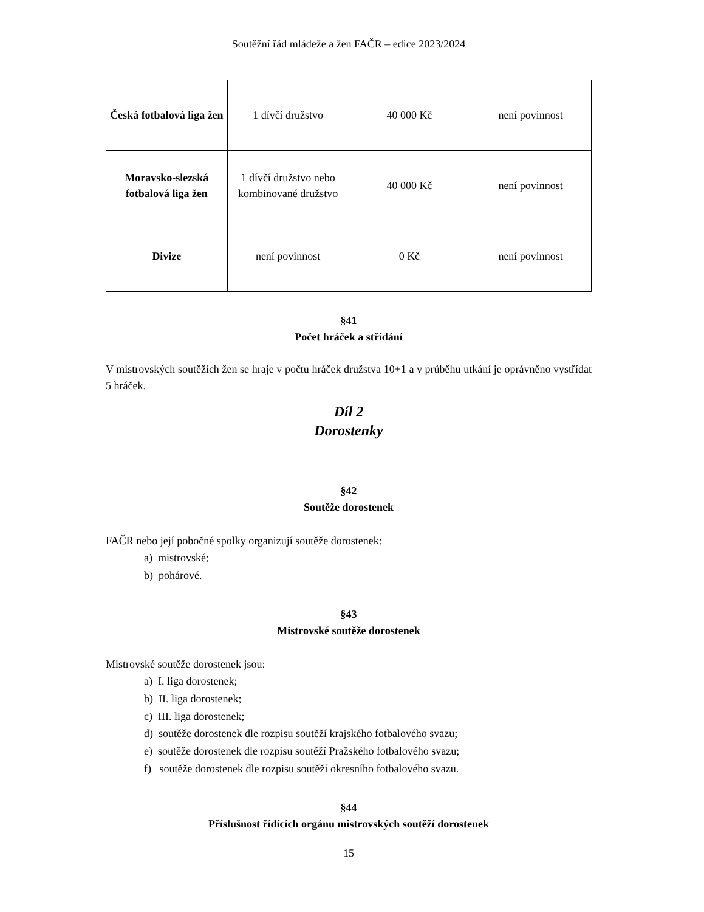Soutěžní řád mládeže a žen FAČR – edice 2023/2024
| Česká fotbalová liga žen | 1 dívčí družstvo | 40 000 Kč | není povinnost |
| Moravsko-slezská fotbalová liga žen | 1 dívčí družstvo nebo kombinované družstvo | 40 000 Kč | není povinnost |
| Divize | není povinnost | 0 Kč | není povinnost |
§41
Počet hráček a střídání
V mistrovských soutěžích žen se hraje v počtu hráček družstva 10+1 a v průběhu utkání je oprávněno vystřídat 5 hráček.
Díl 2
Dorostenky
§42
Soutěže dorostenek
FAČR nebo její pobočné spolky organizují soutěže dorostenek:
a) mistrovské;
b) pohárové.
§43
Mistrovské soutěže dorostenek
Mistrovské soutěže dorostenek jsou:
a) I. liga dorostenek;
b) II. liga dorostenek;
c) III. liga dorostenek;
d) soutěže dorostenek dle rozpisu soutěží krajského fotbalového svazu;
e) soutěže dorostenek dle rozpisu soutěží Pražského fotbalového svazu;
f) soutěže dorostenek dle rozpisu soutěží okresního fotbalového svazu.
§44
Příslušnost řídících orgánu mistrovských soutěží dorostenek
15